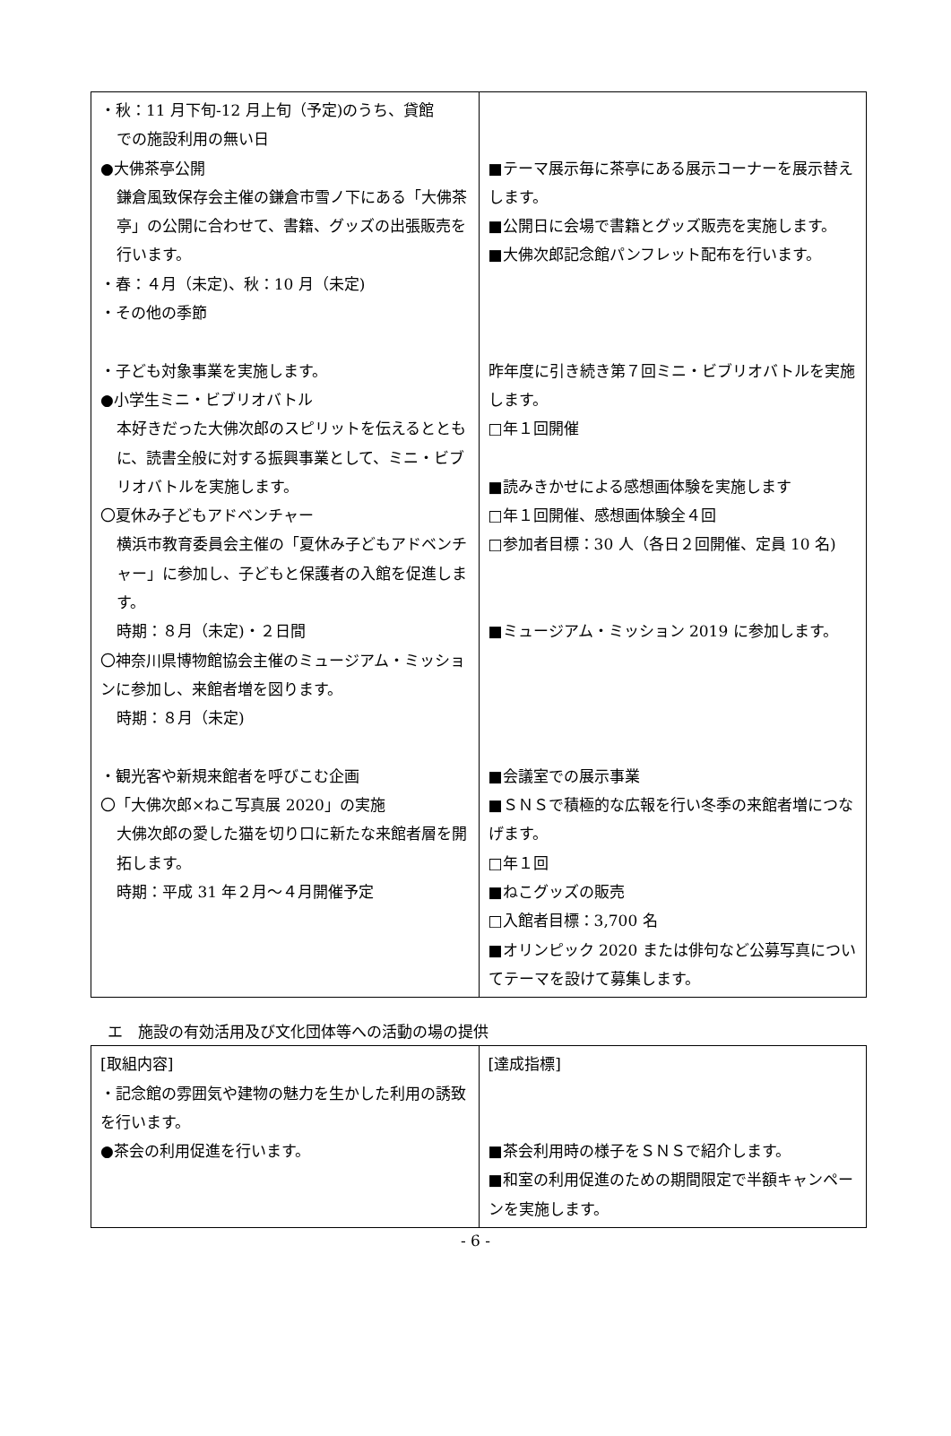| ・秋：11 月下旬-12 月上旬（予定)のうち、貸館 での施設利用の無い日 ●大佛茶亭公開 鎌倉風致保存会主催の鎌倉市雪ノ下にある「大佛茶亭」の公開に合わせて、書籍、グッズの出張販売を行います。 ・春：４月（未定)、秋：10 月（未定) ・その他の季節 ・子ども対象事業を実施します。 ●小学生ミニ・ビブリオバトル 本好きだった大佛次郎のスピリットを伝えるとともに、読書全般に対する振興事業として、ミニ・ビブリオバトルを実施します。 〇夏休み子どもアドベンチャー 横浜市教育委員会主催の「夏休み子どもアドベンチャー」に参加し、子どもと保護者の入館を促進します。 時期：８月（未定)・２日間 〇神奈川県博物館協会主催のミュージアム・ミッションに参加し、来館者増を図ります。 時期：８月（未定) ・観光客や新規来館者を呼びこむ企画 〇「大佛次郎×ねこ写真展 2020」の実施 大佛次郎の愛した猫を切り口に新たな来館者層を開拓します。 時期：平成 31 年２月～４月開催予定 | ■テーマ展示毎に茶亭にある展示コーナーを展示替えします。 ■公開日に会場で書籍とグッズ販売を実施します。 ■大佛次郎記念館パンフレット配布を行います。 昨年度に引き続き第７回ミニ・ビブリオバトルを実施します。 □年１回開催 ■読みきかせによる感想画体験を実施します □年１回開催、感想画体験全４回 □参加者目標：30 人（各日２回開催、定員 10 名) ■ミュージアム・ミッション 2019 に参加します。 ■会議室での展示事業 ■ＳＮＳで積極的な広報を行い冬季の来館者増につなげます。 □年１回 ■ねこグッズの販売 □入館者目標：3,700 名 ■オリンピック 2020 または俳句など公募写真についてテーマを設けて募集します。 |
エ　施設の有効活用及び文化団体等への活動の場の提供
| [取組内容] ・記念館の雰囲気や建物の魅力を生かした利用の誘致を行います。 ●茶会の利用促進を行います。 | [達成指標] ■茶会利用時の様子をＳＮＳで紹介します。 ■和室の利用促進のための期間限定で半額キャンペーンを実施します。 |
- 6 -